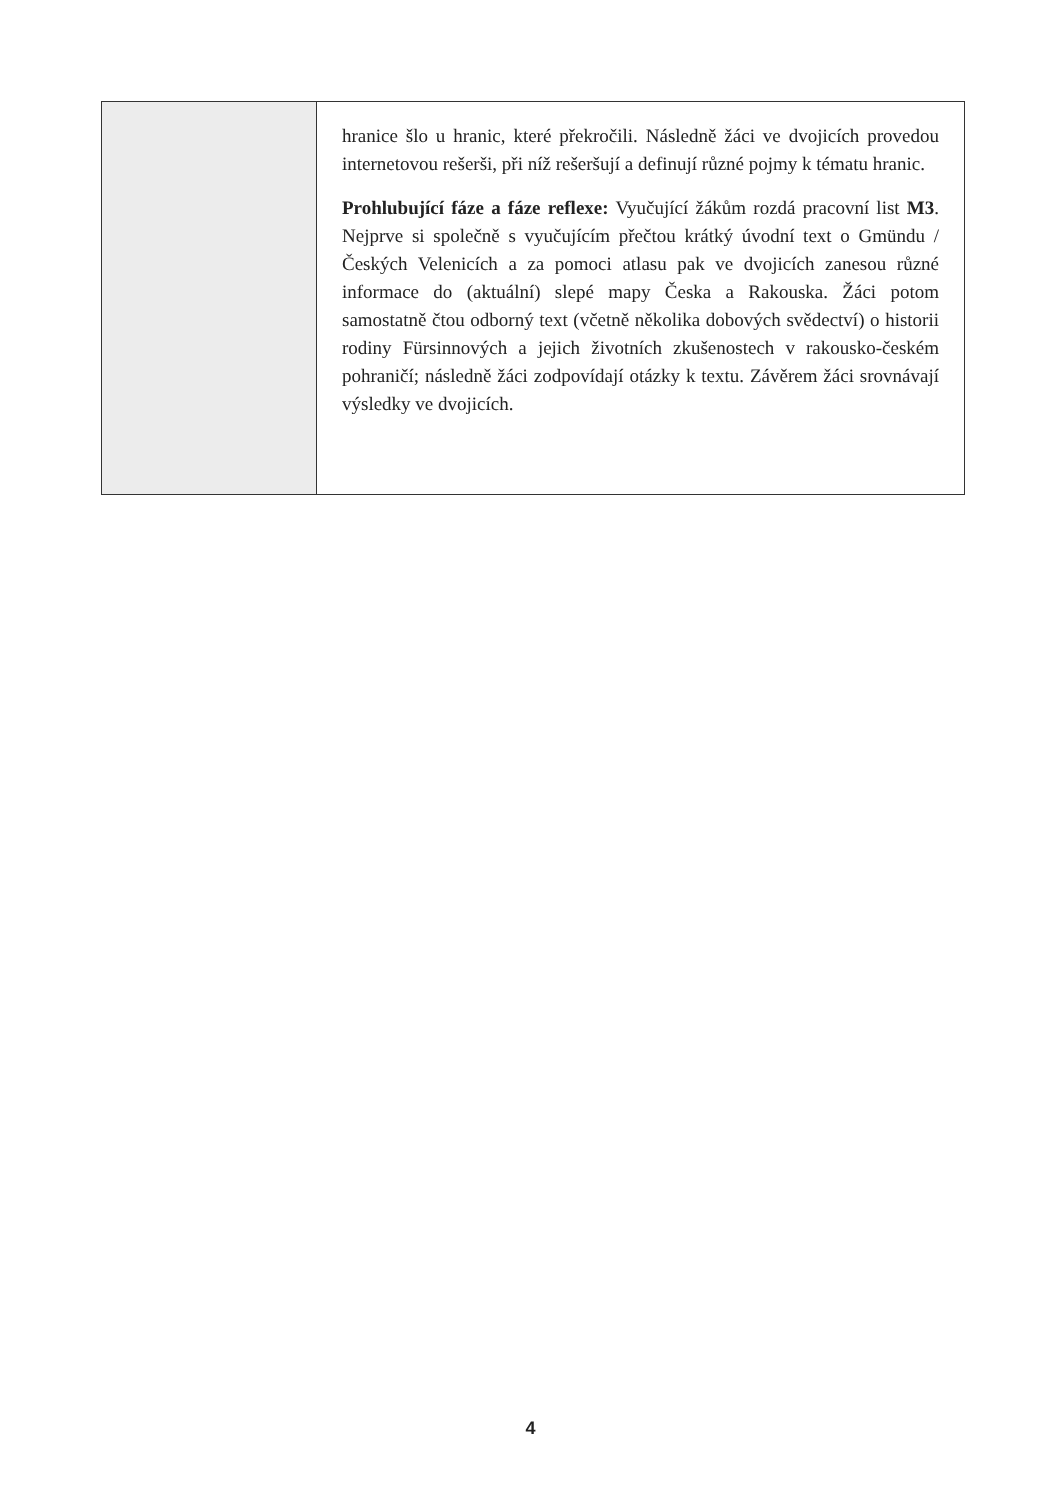| | hranice šlo u hranic, které překročili. Následně žáci ve dvojicích provedou internetovou rešerši, při níž rešeršují a definují různé pojmy k tématu hranic. Prohlubující fáze a fáze reflexe: Vyučující žákům rozdá pracovní list M3 . Nejprve si společně s vyučujícím přečtou krátký úvodní text o Gmündu / Českých Velenicích a za pomoci atlasu pak ve dvojicích zanesou různé informace do (aktuální) slepé mapy Česka a Rakouska. Žáci potom samostatně čtou odborný text (včetně několika dobových svědectví) o historii rodiny Fürsinnových a jejich životních zkušenostech v rakousko-českém pohraničí; následně žáci zodpovídají otázky k textu. Závěrem žáci srovnávají výsledky ve dvojicích. |
4